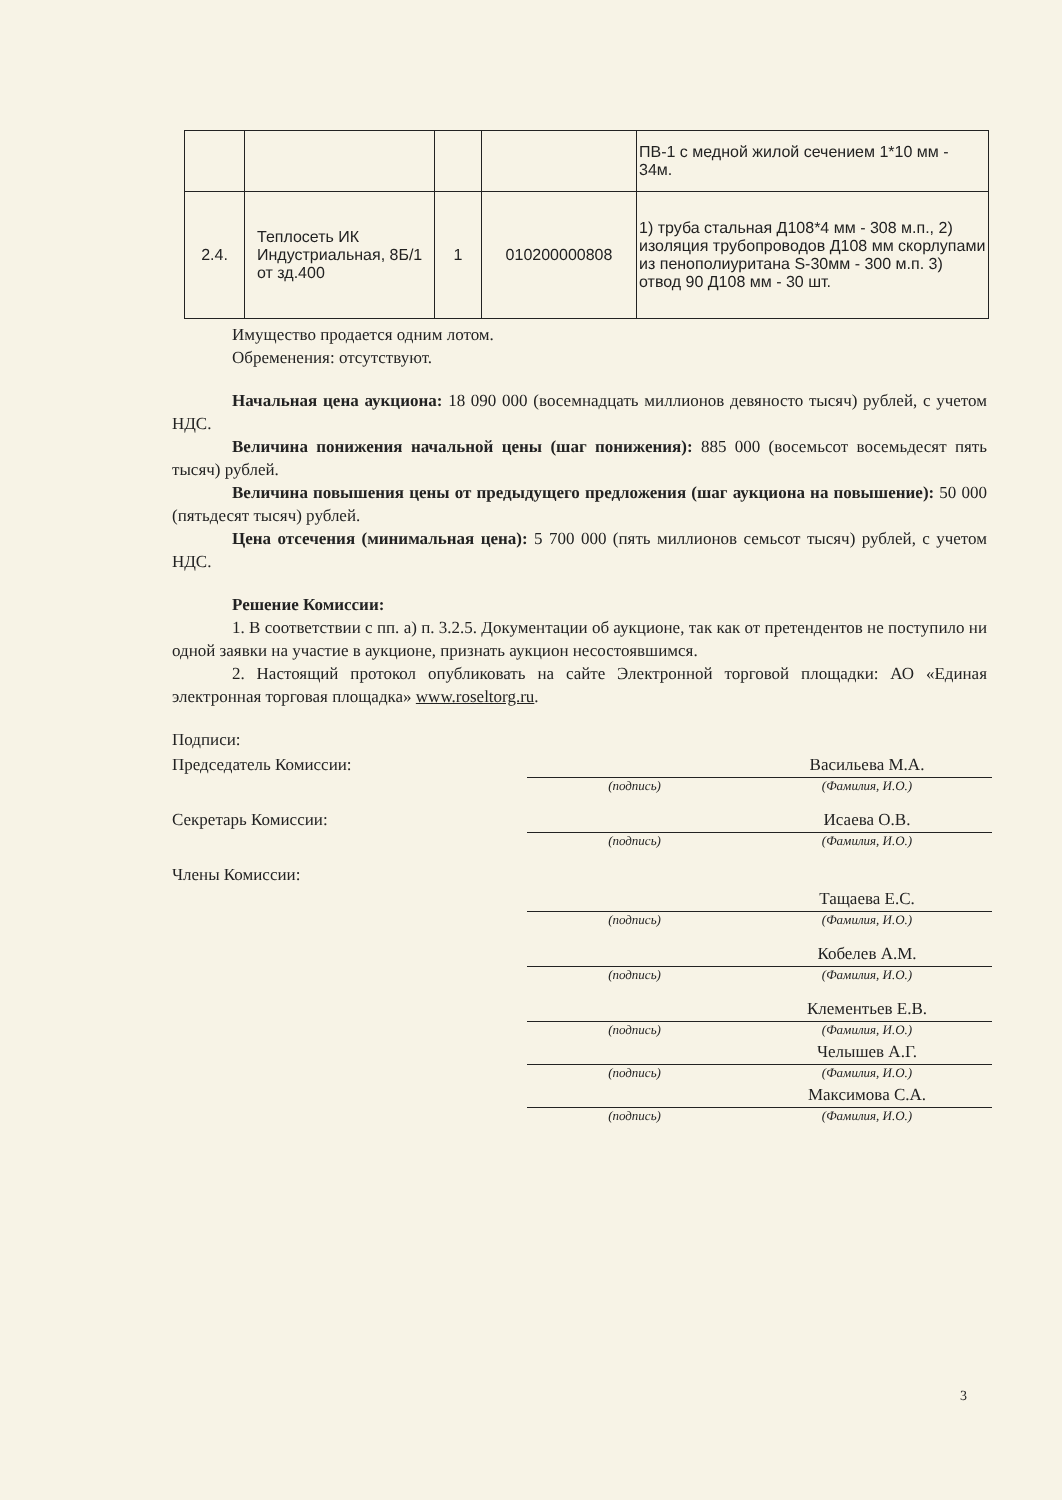| | | | | ПВ-1 с медной жилой сечением 1*10 мм - 34м. |
| 2.4. | Теплосеть ИК Индустриальная, 8Б/1 от зд.400 | 1 | 010200000808 | 1) труба стальная Д108*4 мм - 308 м.п., 2) изоляция трубопроводов Д108 мм скорлупами из пенополиуритана S-30мм - 300 м.п. 3) отвод 90 Д108 мм - 30 шт. |
Имущество продается одним лотом.
Обременения: отсутствуют.
Начальная цена аукциона: 18 090 000 (восемнадцать миллионов девяносто тысяч) рублей, с учетом НДС.
Величина понижения начальной цены (шаг понижения): 885 000 (восемьсот восемьдесят пять тысяч) рублей.
Величина повышения цены от предыдущего предложения (шаг аукциона на повышение): 50 000 (пятьдесят тысяч) рублей.
Цена отсечения (минимальная цена): 5 700 000 (пять миллионов семьсот тысяч) рублей, с учетом НДС.
Решение Комиссии:
1. В соответствии с пп. а) п. 3.2.5. Документации об аукционе, так как от претендентов не поступило ни одной заявки на участие в аукционе, признать аукцион несостоявшимся.
2. Настоящий протокол опубликовать на сайте Электронной торговой площадки: АО «Единая электронная торговая площадка» www.roseltorg.ru.
Подписи:
Председатель Комиссии:
Васильева М.А.
(подпись)
(Фамилия, И.О.)
Секретарь Комиссии:
Исаева О.В.
(подпись)
(Фамилия, И.О.)
Члены Комиссии:
Тащаева Е.С.
(подпись)
(Фамилия, И.О.)
Кобелев А.М.
(подпись)
(Фамилия, И.О.)
Клементьев Е.В.
(подпись)
(Фамилия, И.О.)
Челышев А.Г.
(подпись)
(Фамилия, И.О.)
Максимова С.А.
(подпись)
(Фамилия, И.О.)
3